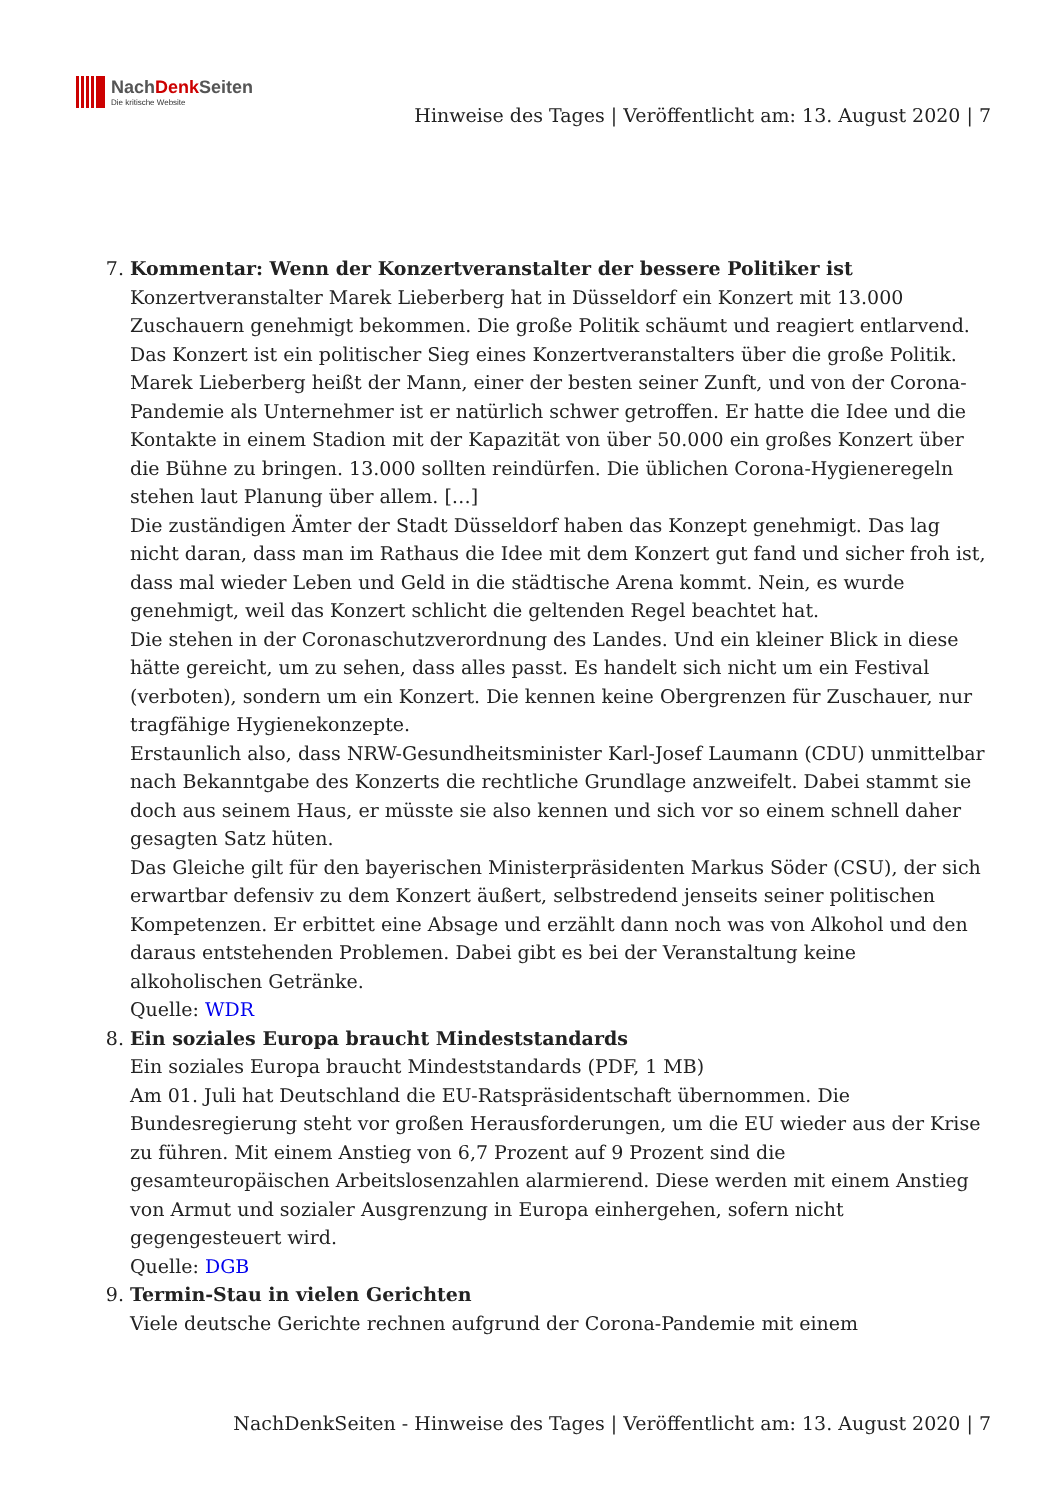NachDenk Seiten
Die kritische Website
Hinweise des Tages | Veröffentlicht am: 13. August 2020 | 7
7. Kommentar: Wenn der Konzertveranstalter der bessere Politiker ist
Konzertveranstalter Marek Lieberberg hat in Düsseldorf ein Konzert mit 13.000 Zuschauern genehmigt bekommen. Die große Politik schäumt und reagiert entlarvend.
Das Konzert ist ein politischer Sieg eines Konzertveranstalters über die große Politik. Marek Lieberberg heißt der Mann, einer der besten seiner Zunft, und von der Corona-Pandemie als Unternehmer ist er natürlich schwer getroffen. Er hatte die Idee und die Kontakte in einem Stadion mit der Kapazität von über 50.000 ein großes Konzert über die Bühne zu bringen. 13.000 sollten reindürfen. Die üblichen Corona-Hygieneregeln stehen laut Planung über allem. […]
Die zuständigen Ämter der Stadt Düsseldorf haben das Konzept genehmigt. Das lag nicht daran, dass man im Rathaus die Idee mit dem Konzert gut fand und sicher froh ist, dass mal wieder Leben und Geld in die städtische Arena kommt. Nein, es wurde genehmigt, weil das Konzert schlicht die geltenden Regel beachtet hat.
Die stehen in der Coronaschutzverordnung des Landes. Und ein kleiner Blick in diese hätte gereicht, um zu sehen, dass alles passt. Es handelt sich nicht um ein Festival (verboten), sondern um ein Konzert. Die kennen keine Obergrenzen für Zuschauer, nur tragfähige Hygienekonzepte.
Erstaunlich also, dass NRW-Gesundheitsminister Karl-Josef Laumann (CDU) unmittelbar nach Bekanntgabe des Konzerts die rechtliche Grundlage anzweifelt. Dabei stammt sie doch aus seinem Haus, er müsste sie also kennen und sich vor so einem schnell daher gesagten Satz hüten.
Das Gleiche gilt für den bayerischen Ministerpräsidenten Markus Söder (CSU), der sich erwartbar defensiv zu dem Konzert äußert, selbstredend jenseits seiner politischen Kompetenzen. Er erbittet eine Absage und erzählt dann noch was von Alkohol und den daraus entstehenden Problemen. Dabei gibt es bei der Veranstaltung keine alkoholischen Getränke.
Quelle: WDR
8. Ein soziales Europa braucht Mindeststandards
Ein soziales Europa braucht Mindeststandards (PDF, 1 MB)
Am 01. Juli hat Deutschland die EU-Ratspräsidentschaft übernommen. Die Bundesregierung steht vor großen Herausforderungen, um die EU wieder aus der Krise zu führen. Mit einem Anstieg von 6,7 Prozent auf 9 Prozent sind die gesamteuropäischen Arbeitslosenzahlen alarmierend. Diese werden mit einem Anstieg von Armut und sozialer Ausgrenzung in Europa einhergehen, sofern nicht gegengesteuert wird.
Quelle: DGB
9. Termin-Stau in vielen Gerichten
Viele deutsche Gerichte rechnen aufgrund der Corona-Pandemie mit einem
NachDenkSeiten - Hinweise des Tages | Veröffentlicht am: 13. August 2020 | 7